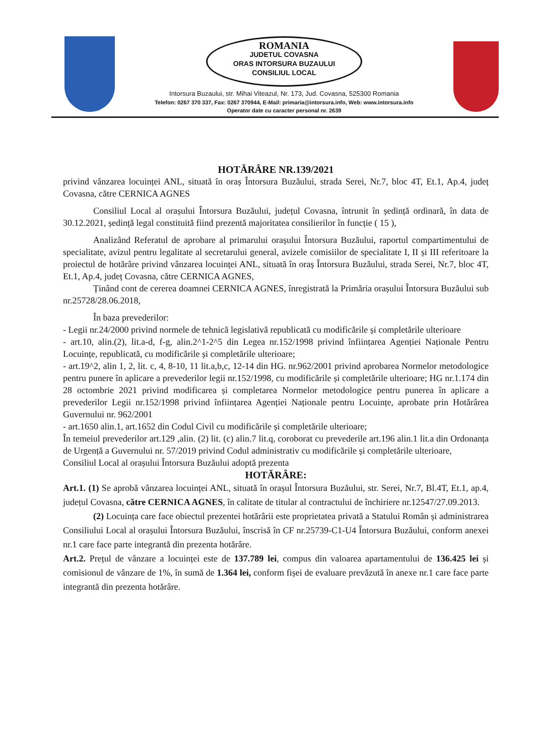ROMANIA
JUDETUL COVASNA
ORAS INTORSURA BUZAULUI
CONSILIUL LOCAL
Intorsura Buzaului, str. Mihai Viteazul, Nr. 173, Jud. Covasna, 525300 Romania
Telefon: 0267 370 337, Fax: 0267 370944, E-Mail: primaria@intorsura.info, Web: www.intorsura.info
Operator date cu caracter personal nr. 2639
HOTĂRÂRE NR.139/2021
privind vânzarea locuinței ANL, situată în oraș Întorsura Buzăului, strada Serei, Nr.7, bloc 4T, Et.1, Ap.4, județ Covasna, către CERNICA AGNES
Consiliul Local al orașului Întorsura Buzăului, județul Covasna, întrunit în ședință ordinară, în data de 30.12.2021, ședință legal constituită fiind prezentă majoritatea consilierilor în funcție ( 15 ),
Analizând Referatul de aprobare al primarului orașului Întorsura Buzăului, raportul compartimentului de specialitate, avizul pentru legalitate al secretarului general, avizele comisiilor de specialitate I, II și III referitoare la proiectul de hotărâre privind vânzarea locuinței ANL, situată în oraș Întorsura Buzăului, strada Serei, Nr.7, bloc 4T, Et.1, Ap.4, județ Covasna, către CERNICA AGNES,
Ținând cont de cererea doamnei CERNICA AGNES, înregistrată la Primăria orașului Întorsura Buzăului sub nr.25728/28.06.2018,
În baza prevederilor:
- Legii nr.24/2000 privind normele de tehnică legislativă republicată cu modificările și completările ulterioare
- art.10, alin.(2), lit.a-d, f-g, alin.2^1-2^5 din Legea nr.152/1998 privind înființarea Agenției Naționale Pentru Locuințe, republicată, cu modificările și completările ulterioare;
- art.19^2, alin 1, 2, lit. c, 4, 8-10, 11 lit.a,b,c, 12-14 din HG. nr.962/2001 privind aprobarea Normelor metodologice pentru punere în aplicare a prevederilor legii nr.152/1998, cu modificările și completările ulterioare; HG nr.1.174 din 28 octombrie 2021 privind modificarea și completarea Normelor metodologice pentru punerea în aplicare a prevederilor Legii nr.152/1998 privind înființarea Agenției Naționale pentru Locuințe, aprobate prin Hotărârea Guvernului nr. 962/2001
- art.1650 alin.1, art.1652 din Codul Civil cu modificările și completările ulterioare;
În temeiul prevederilor art.129 ,alin. (2) lit. (c) alin.7 lit.q, coroborat cu prevederile art.196 alin.1 lit.a din Ordonanța de Urgență a Guvernului nr. 57/2019 privind Codul administrativ cu modificările și completările ulterioare,
Consiliul Local al orașului Întorsura Buzăului adoptă prezenta
HOTĂRÂRE:
Art.1. (1) Se aprobă vânzarea locuinței ANL, situată în orașul Întorsura Buzăului, str. Serei, Nr.7, Bl.4T, Et.1, ap.4, județul Covasna, către CERNICA AGNES, în calitate de titular al contractului de închiriere nr.12547/27.09.2013.
(2) Locuința care face obiectul prezentei hotărârii este proprietatea privată a Statului Român și administrarea Consiliului Local al orașului Întorsura Buzăului, înscrisă în CF nr.25739-C1-U4 Întorsura Buzăului, conform anexei nr.1 care face parte integrantă din prezenta hotărâre.
Art.2. Prețul de vânzare a locuinței este de 137.789 lei, compus din valoarea apartamentului de 136.425 lei și comisionul de vânzare de 1%, în sumă de 1.364 lei, conform fișei de evaluare prevăzută în anexe nr.1 care face parte integrantă din prezenta hotărâre.